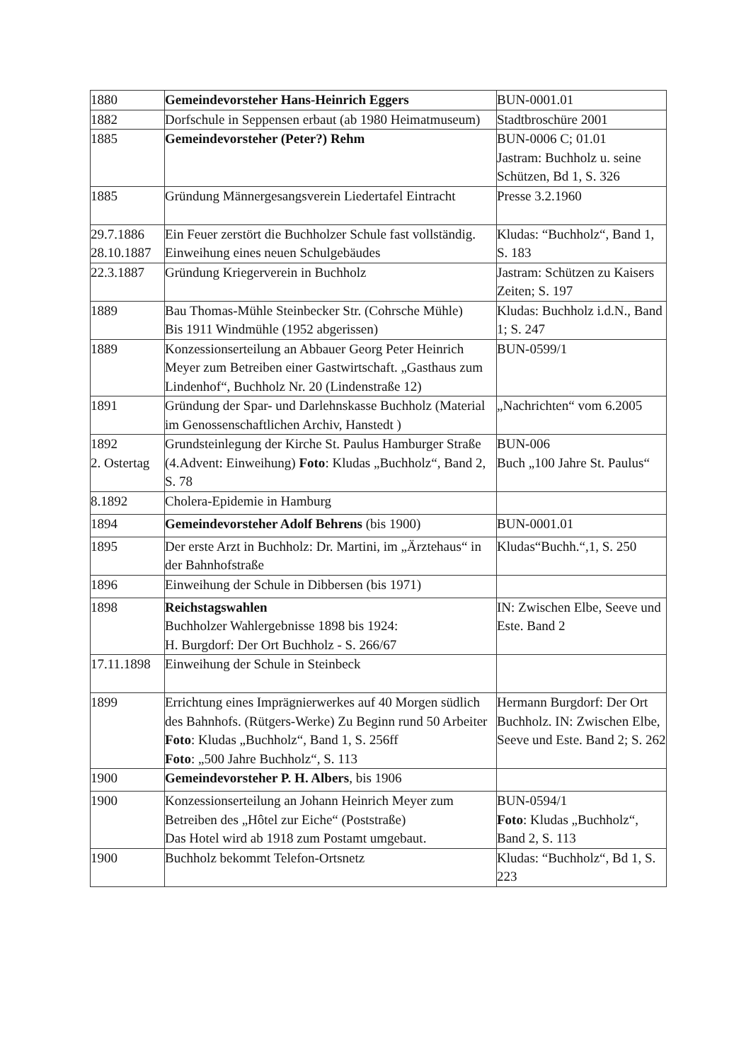| 1880 | Gemeindevorsteher Hans-Heinrich Eggers | BUN-0001.01 |
| 1882 | Dorfschule in Seppensen erbaut (ab 1980 Heimatmuseum) | Stadtbroschüre 2001 |
| 1885 | Gemeindevorsteher (Peter?) Rehm | BUN-0006 C; 01.01 Jastram: Buchholz u. seine Schützen, Bd 1, S. 326 |
| 1885 | Gründung Männergesangsverein Liedertafel Eintracht | Presse 3.2.1960 |
| 29.7.1886 28.10.1887 | Ein Feuer zerstört die Buchholzer Schule fast vollständig. Einweihung eines neuen Schulgebäudes | Kludas: “Buchholz“, Band 1, S. 183 |
| 22.3.1887 | Gründung Kriegerverein in Buchholz | Jastram: Schützen zu Kaisers Zeiten; S. 197 |
| 1889 | Bau Thomas-Mühle Steinbecker Str. (Cohrsche Mühle) Bis 1911 Windmühle (1952 abgerissen) | Kludas: Buchholz i.d.N., Band 1; S. 247 |
| 1889 | Konzessionserteilung an Abbauer Georg Peter Heinrich Meyer zum Betreiben einer Gastwirtschaft. „Gasthaus zum Lindenhof“, Buchholz Nr. 20 (Lindenstraße 12) | BUN-0599/1 |
| 1891 | Gründung der Spar- und Darlehnskasse Buchholz (Material im Genossenschaftlichen Archiv, Hanstedt ) | „Nachrichten“ vom 6.2005 |
| 1892 2. Ostertag | Grundsteinlegung der Kirche St. Paulus Hamburger Straße (4.Advent: Einweihung) Foto : Kludas „Buchholz“, Band 2, S. 78 | BUN-006 Buch „100 Jahre St. Paulus“ |
| 8.1892 | Cholera-Epidemie in Hamburg | |
| 1894 | Gemeindevorsteher Adolf Behrens (bis 1900) | BUN-0001.01 |
| 1895 | Der erste Arzt in Buchholz: Dr. Martini, im „Ärztehaus“ in der Bahnhofstraße | Kludas“Buchh.“,1, S. 250 |
| 1896 | Einweihung der Schule in Dibbersen (bis 1971) | |
| 1898 | Reichstagswahlen Buchholzer Wahlergebnisse 1898 bis 1924: H. Burgdorf: Der Ort Buchholz - S. 266/67 | IN: Zwischen Elbe, Seeve und Este. Band 2 |
| 17.11.1898 | Einweihung der Schule in Steinbeck | |
| 1899 | Errichtung eines Imprägnierwerkes auf 40 Morgen südlich des Bahnhofs. (Rütgers-Werke) Zu Beginn rund 50 Arbeiter Foto : Kludas „Buchholz“, Band 1, S. 256ff Foto : „500 Jahre Buchholz“, S. 113 | Hermann Burgdorf: Der Ort Buchholz. IN: Zwischen Elbe, Seeve und Este. Band 2; S. 262 |
| 1900 | Gemeindevorsteher P. H. Albers , bis 1906 | |
| 1900 | Konzessionserteilung an Johann Heinrich Meyer zum Betreiben des „Hôtel zur Eiche“ (Poststraße) Das Hotel wird ab 1918 zum Postamt umgebaut. | BUN-0594/1 Foto : Kludas „Buchholz“, Band 2, S. 113 |
| 1900 | Buchholz bekommt Telefon-Ortsnetz | Kludas: “Buchholz“, Bd 1, S. 223 |